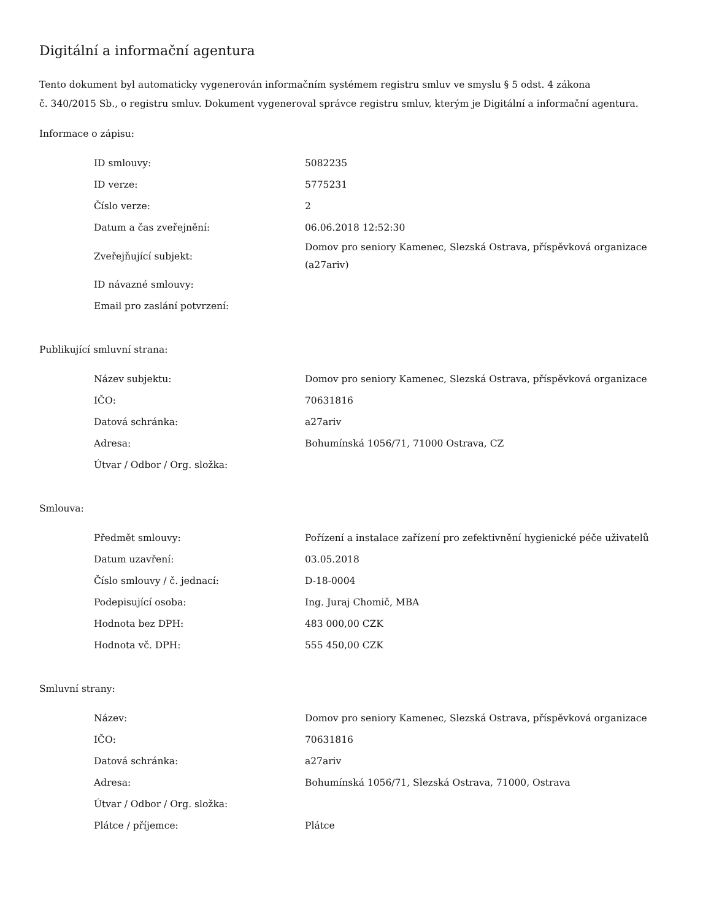Digitální a informační agentura
Tento dokument byl automaticky vygenerován informačním systémem registru smluv ve smyslu § 5 odst. 4 zákona
č. 340/2015 Sb., o registru smluv. Dokument vygeneroval správce registru smluv, kterým je Digitální a informační agentura.
Informace o zápisu:
| ID smlouvy: | 5082235 |
| ID verze: | 5775231 |
| Číslo verze: | 2 |
| Datum a čas zveřejnění: | 06.06.2018 12:52:30 |
| Zveřejňující subjekt: | Domov pro seniory Kamenec, Slezská Ostrava, příspěvková organizace (a27ariv) |
| ID návazné smlouvy: | |
| Email pro zaslání potvrzení: | |
Publikující smluvní strana:
| Název subjektu: | Domov pro seniory Kamenec, Slezská Ostrava, příspěvková organizace |
| IČO: | 70631816 |
| Datová schránka: | a27ariv |
| Adresa: | Bohumínská 1056/71, 71000 Ostrava, CZ |
| Útvar / Odbor / Org. složka: | |
Smlouva:
| Předmět smlouvy: | Pořízení a instalace zařízení pro zefektivnění hygienické péče uživatelů |
| Datum uzavření: | 03.05.2018 |
| Číslo smlouvy / č. jednací: | D-18-0004 |
| Podepisující osoba: | Ing. Juraj Chomič, MBA |
| Hodnota bez DPH: | 483 000,00 CZK |
| Hodnota vč. DPH: | 555 450,00 CZK |
Smluvní strany:
| Název: | Domov pro seniory Kamenec, Slezská Ostrava, příspěvková organizace |
| IČO: | 70631816 |
| Datová schránka: | a27ariv |
| Adresa: | Bohumínská 1056/71, Slezská Ostrava, 71000, Ostrava |
| Útvar / Odbor / Org. složka: | |
| Plátce / příjemce: | Plátce |